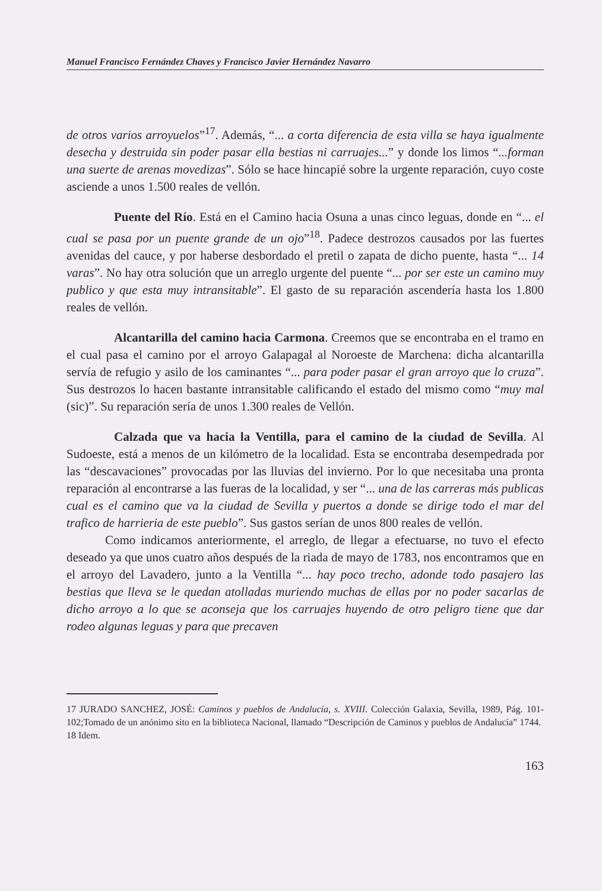Manuel Francisco Fernández Chaves y Francisco Javier Hernández Navarro
de otros varios arroyuelos”<sup>17</sup>. Además, “... a corta diferencia de esta villa se haya igualmente desecha y destruida sin poder pasar ella bestias ni carruajes...” y donde los limos “...forman una suerte de arenas movedizas”. Sólo se hace hincapié sobre la urgente reparación, cuyo coste asciende a unos 1.500 reales de vellón.
Puente del Río. Está en el Camino hacia Osuna a unas cinco leguas, donde en “... el cual se pasa por un puente grande de un ojo”<sup>18</sup>. Padece destrozos causados por las fuertes avenidas del cauce, y por haberse desbordado el pretil o zapata de dicho puente, hasta “... 14 varas”. No hay otra solución que un arreglo urgente del puente “... por ser este un camino muy publico y que esta muy intransitable”. El gasto de su reparación ascendería hasta los 1.800 reales de vellón.
Alcantarilla del camino hacia Carmona. Creemos que se encontraba en el tramo en el cual pasa el camino por el arroyo Galapagal al Noroeste de Marchena: dicha alcantarilla servía de refugio y asilo de los caminantes “... para poder pasar el gran arroyo que lo cruza”. Sus destrozos lo hacen bastante intransitable calificando el estado del mismo como “muy mal (sic)”. Su reparación sería de unos 1.300 reales de Vellón.
Calzada que va hacia la Ventilla, para el camino de la ciudad de Sevilla. Al Sudoeste, está a menos de un kilómetro de la localidad. Esta se encontraba desempedrada por las “descavaciones” provocadas por las lluvias del invierno. Por lo que necesitaba una pronta reparación al encontrarse a las fueras de la localidad, y ser “... una de las carreras más publicas cual es el camino que va la ciudad de Sevilla y puertos a donde se dirige todo el mar del trafico de harrieria de este pueblo”. Sus gastos serían de unos 800 reales de vellón.
Como indicamos anteriormente, el arreglo, de llegar a efectuarse, no tuvo el efecto deseado ya que unos cuatro años después de la riada de mayo de 1783, nos encontramos que en el arroyo del Lavadero, junto a la Ventilla “... hay poco trecho, adonde todo pasajero las bestias que lleva se le quedan atolladas muriendo muchas de ellas por no poder sacarlas de dicho arroyo a lo que se aconseja que los carruajes huyendo de otro peligro tiene que dar rodeo algunas leguas y para que precaven
17 JURADO SANCHEZ, JOSÉ: Caminos y pueblos de Andalucía, s. XVIII. Colección Galaxia, Sevilla, 1989, Pág. 101-102;Tomado de un anónimo sito en la biblioteca Nacional, llamado “Descripción de Caminos y pueblos de Andalucía” 1744.
18 Idem.
163